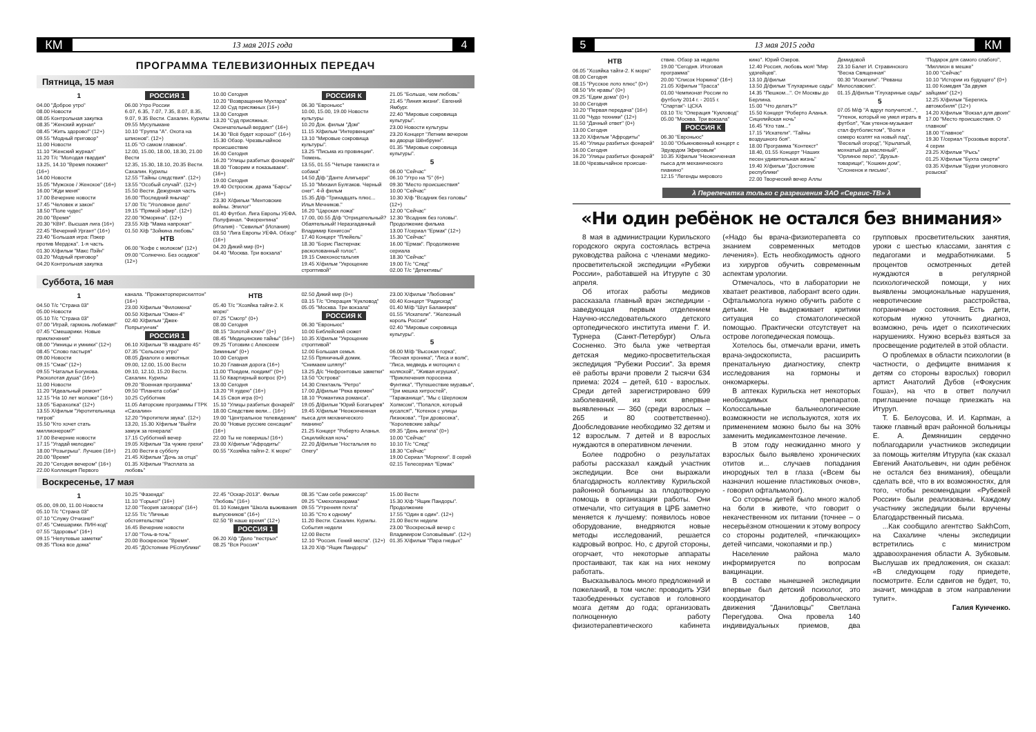КМ
13 мая 2015 года
4
ПРОГРАММА ТЕЛЕВИЗИОННЫХ ПЕРЕДАЧ
Пятница, 15 мая
1
04.00 "Доброе утро"
08.00 Новости
08.05 Контрольная закупка
08.35 "Женский журнал"
08.45 "Жить здорово!" (12+)
09.55 "Модный приговор"
11.00 Новости
11.10 "Женский журнал"
11.20 Т/с "Молодая гвардия"
13.25, 14.10 "Время покажет" (16+)
14.00 Новости
15.05 "Мужское / Женское" (16+)
16.00 "Жди меня"
17.00 Вечерние новости
17.45 "Человек и закон"
18.50 "Поле чудес"
20.00 "Время"
20.30 "КВН". Высшая лига (16+)
22.45 "Вечерний Ургант" (16+)
23.40 "Большая игра: Пэкер против Мердока". 1-я часть
01.30 Х/фильм "Макс Пэйн"
03.20 "Модный приговор"
04.20 Контрольная закупка
РОССИЯ 1
06.00 Утро России
6.07, 6.35, 7.07, 7.35, 8.07, 8.35, 9.07, 9.35 Вести. Сахалин. Курилы
09.55 Мусульмане
10.10 "Группа "А". Охота на шпионов". (12+)
11.05 "О самом главном".
12.00, 15.00, 18.00, 18.30, 21.00 Вести
12.35, 15.30, 18.10, 20.35 Вести. Сахалин. Курилы
12.55 "Тайны следствия". (12+)
13.55 "Особый случай". (12+)
15.50 Вести. Дежурная часть
16.00 "Последний янычар"
17.00 Т/с "Уголовное дело"
19.15 "Прямой эфир". (12+)
22.00 "Юморина". (12+)
23.55 Х/ф "Мама напрокат"
01.50 Х/ф "Зойкина любовь"
НТВ
06.00 "Кофе с молоком" (12+)
09.00 "Солнечно. Без осадков" (12+)
10.00 Сегодня
10.20 "Возвращение Мухтара"
12.00 Суд присяжных (16+)
13.00 Сегодня
13.20 "Суд присяжных. Окончательный вердикт" (16+)
14.30 "Всё будет хорошо!" (16+)
15.30 Обзор. Чрезвычайное происшествие
16.00 Сегодня
16.20 "Улицы разбитых фонарей"
18.00 "Говорим и показываем". (16+)
19.00 Сегодня
19.40 Остросюж. драма "Барсы" (16+)
23.30 Х/фильм "Ментовские войны. Эпилог"
01.40 Футбол. Лига Европы УЕФА. Полуфинал. "Фиорентина" (Италия) - "Севилья" (Испания)
03.50 "Лига Европы УЕФА. Обзор" (16+)
04.20 Дикий мир (0+)
04.40 "Москва. Три вокзала"
РОССИЯ К
06.30 "Евроньюс"
10.00, 15.00, 19.00 Новости культуры
10.20 Док. фильм "Дом"
11.15 Х/фильм "Интервенция"
13.10 "Мировые сокровища культуры".
13.25 "Письма из провинции". Тюмень.
13.55, 01.55 "Четыре танкиста и собака"
14.50 Д/ф "Данте Алигьери"
15.10 "Михаил Булгаков. Черный снег". 4-й фильм
15.35 Д/ф "Тринадцать плюс... Илья Мечников."
16.20 "Царская ложа"
17.00, 00.55 Д/ф "Отрицательный? Обаятельный! Неразгаданный Владимир Кенигсон"
17.40 Концерт "Плейель"
18.30 "Борис Пастернак: расколованный голос".
19.15 Смехоностальгия
19.45 Х/фильм "Укрощение строптивой"
21.05 "Больше, чем любовь"
21.45 "Линия жизни". Евгений Ямбург.
22.40 "Мировые сокровища культуры".
23.00 Новости культуры
23.20 Концерт "Летним вечером во дворце Шёнбрунн".
01.35 "Мировые сокровища культуры".
5
06.00 "Сейчас"
06.10 "Утро на "5" (6+)
09.30 "Место происшествия"
10.00 "Сейчас"
10.30 Х/ф "Всадник без головы" (12+)
12.00 "Сейчас"
12.30 "Всадник без головы". Продолжение фильма
13.00 Т/сериал "Ермак" (12+)
15.30 "Сейчас"
16.00 "Ермак". Продолжение сериала
18.30 "Сейчас"
19.00 Т/с "След"
02.00 Т/с "Детективы"
Суббота, 16 мая
1
04.50 Т/с "Страна 03"
05.00 Новости
05.10 Т/с "Страна 03"
07.00 "Играй, гармонь любимая!"
07.45 "Смешарики. Новые приключения"
08.00 "Умницы и умники" (12+)
08.45 "Слово пастыря"
09.00 Новости
09.15 "Смак" (12+)
09.55 "Наталья Богунова. Расколотая душа" (16+)
11.00 Новости
11.20 "Идеальный ремонт"
12.15 "На 10 лет моложе" (16+)
13.05 "Барахолка" (12+)
13.55 Х/фильм "Укротительница тигров"
15.50 "Кто хочет стать миллионером?"
17.00 Вечерние новости
17.15 "Угадай мелодию"
18.00 "Розыгрыш". Лучшее (16+)
20.00 "Время"
20.20 "Сегодня вечером" (16+)
22.00 Коллекция Первого
канала. "Прожекторперисхилтон" (16+)
23.00 Х/фильм "Филомена"
00.50 Х/фильм "Омен-4"
02.40 Х/фильм "Джек-Попрыгунчик"
РОССИЯ 1
06.10 Х/фильм "В квадрате 45"
07.35 "Сельское утро"
08.05 Диалоги о животных
09.00, 12.00, 15.00 Вести
09.10, 12.10, 15.20 Вести. Сахалин. Курилы
09.20 "Военная программа"
09.50 "Планета собак"
10.25 Субботник
11.05 Авторские программы ГТРК «Сахалин»
12.20 "Укротители звука". (12+)
13.20, 15.30 Х/фильм "Выйти замуж за генерала"
17.15 Субботний вечер
19.05 Х/фильм "За чужие грехи"
21.00 Вести в субботу
21.45 Х/фильм "Дочь за отца"
01.35 Х/фильм "Расплата за любовь"
НТВ
05.40 Т/с "Хозяйка тайги-2. К морю"
07.25 "Смотр" (0+)
08.00 Сегодня
08.15 "Золотой ключ" (0+)
08.45 "Медицинские тайны" (16+)
09.25 "Готовим с Алексеем Зиминым" (0+)
10.00 Сегодня
10.20 Главная дорога (16+)
11.00 "Поедем, поедим!" (0+)
11.50 Квартирный вопрос (0+)
13.00 Сегодня
13.20 "Я худею" (16+)
14.15 Своя игра (0+)
15.10 "Улицы разбитых фонарей"
18.00 Следствие вели... (16+)
19.00 "Центральное телевидение"
20.00 "Новые русские сенсации" (16+)
22.00 Ты не поверишь! (16+)
23.00 Х/фильм "Афродиты"
00.55 "Хозяйка тайги-2. К морю"
02.50 Дикий мир (0+)
03.15 Т/с "Операция "Кукловод"
05.05 "Москва. Три вокзала"
РОССИЯ К
06.30 "Евроньюс"
10.00 Библейский сюжет
10.35 Х/фильм "Укрощение строптивой"
12.00 Большая семья.
12.55 Пряничный домик. "Снимаем шляпу!"
13.25 Д/с "Нефронтовые заметки"
13.50 "Острова"
14.30 Спектакль "Ретро"
17.00 Д/фильм "Река времен"
18.10 "Романтика романса".
19.05 Д/фильм "Юрий Богатырев"
19.45 Х/фильм "Неоконченная пьеса для механического пианино"
21.25 Концерт "Роберто Аланья. Сицилийская ночь"
22.20 Д/фильм "Ностальгия по Олегу"
23.00 Х/фильм "Любовник"
00.40 Концерт "Радиохэд"
01.40 М/ф "Шут Балакирев"
01.55 "Искатели". "Железный король России"
02.40 "Мировые сокровища культуры".
5
06.00 М/ф "Высокая горка", "Лесная хроника", "Лиса и волк", "Лиса, медведь и мотоцикл с коляской", "Живая игрушка", "Приключения поросенка Фунтика", "Путешествие муравья", "Три мешка хитростей", "Тараканище", "Мы с Шерлоком Холмсом", "Попался, который кусался!", "Котенок с улицы Лизюкова", "Три дровосека", "Королевские зайцы"
09.35 "День ангела" (0+)
10.00 "Сейчас"
10.10 Т/с "След"
18.30 "Сейчас"
19.00 Сериал "Морпехи". 8 серий
02.15 Телесериал "Ермак"
Воскресенье, 17 мая
1
05.00, 09.00, 11.00 Новости
05.10 Т/с "Страна 03"
07.10 "Служу Отчизне!"
07.45 "Смешарики. ПИН-код"
07.55 "Здоровье" (16+)
09.15 "Непутевые заметки"
09.35 "Пока все дома"
10.25 "Фазенда"
11.10 "Горько!" (16+)
12.00 "Теория заговора" (16+)
12.55 Т/с "Личные обстоятельства"
16.45 Вечерние новости
17.00 "Точь-в-точь"
20.00 Воскресное "Время".
20.45 "ДОстояние РЕспублики"
22.45 "Оскар-2013". Фильм "Любовь" (16+)
01.10 Комедия "Школа выживания выпускников" (16+)
02.50 "В наше время" (12+)
РОССИЯ 1
06.20 Х/ф "Дело "пестрых"
08.25 "Вся Россия"
08.35 "Сам себе режиссер"
09.25 "Смехопанорама"
09.55 "Утренняя почта"
10.35 "Сто к одному"
11.20 Вести. Сахалин. Курилы. События недели
12.00 Вести
12.10 "Россия. Гений места". (12+)
13.20 Х/ф "Ящик Пандоры"
15.00 Вести
15.30 Х/ф "Ящик Пандоры". Продолжение
17.55 "Один в один". (12+)
21.00 Вести недели
23.00 "Воскресный вечер с Владимиром Соловьёвым". (12+)
01.35 Х/фильм "Пара гнедых"
5
13 мая 2015 года
КМ
НТВ
06.05 "Хозяйка тайги-2. К морю"
08.00 Сегодня
08.15 "Русское лото плюс" (0+)
08.50 "Их нравы" (0+)
09.25 "Едим дома" (0+)
10.00 Сегодня
10.20 "Первая передача" (16+)
11.00 "Чудо техники" (12+)
11.50 "Дачный ответ" (0+)
13.00 Сегодня
13.20 Х/фильм "Афродиты"
15.40 "Улицы разбитых фонарей"
16.00 Сегодня
16.20 "Улицы разбитых фонарей"
18.00 Чрезвычайное происше-
ствие. Обзор за неделю
19.00 "Сегодня. Итоговая программа"
20.00 "Список Норкина" (16+)
21.05 Х/фильм "Трасса"
01.00 Чемпионат России по футболу 2014 г. - 2015 г. "Спартак"- ЦСКА
03.10 Т/с "Операция "Кукловод"
05.00 "Москва. Три вокзала"
РОССИЯ К
06.30 "Евроньюс"
10.00 "Обыкновенный концерт с Эдуардом Эфировым"
10.35 Х/фильм "Неоконченная пьеса для механического пианино"
12.15 "Легенды мирового
кино". Юрий Озеров.
12.40 Россия, любовь моя! "Мир удэгейцев".
13.10 Д/фильм
13.50 Д/фильм "Глухариные сады"
14.35 "Пешком...". От Москвы до Берлина.
15.00 "Что делать?"
15.50 Концерт "Роберто Аланья. Сицилийская ночь"
16.45 "Кто там..."
17.15 "Искатели". "Тайны воздушного боя".
18.00 Программа "Контекст"
18.40, 01.55 Концерт "Наших песен удивительная жизнь"
19.40 Х/фильм "Достояние республики"
22.00 Творческий вечер Аллы
Демидовой
23.10 Балет И. Стравинского "Весна Священная"
00.30 "Искатели". "Реванш Милославских".
01.15 Д/фильм "Глухариные сады"
5
07.05 М/ф "А вдруг получится!..", "Утенок, который не умел играть в футбол", "Как утенок-музыкант стал футболистом", "Волк и семеро козлят на новый лад", "Веселый огород", "Крылатый, мохнатый да масленый", "Орлиное перо", "Друзья-товарищи", "Кошкин дом", "Слоненок и письмо",
"Подарок для самого слабого", "Миллион в мешке"
10.00 "Сейчас"
10.10 "Истории из будущего" (0+)
11.00 Комедия "За двумя зайцами" (12+)
12.25 Х/фильм "Берегись автомобиля" (12+)
14.20 Х/фильм "Вокзал для двоих"
17.00 "Место происшествия. О главном"
18.00 "Главное"
19.30 Т/сериал "Грозовые ворота". 4 серии
23.25 Х/фильм "Рысь"
01.25 Х/фильм "Бухта смерти"
03.35 Х/фильм "Будни уголовного розыска"
λ Перепечатка только с разрешения ЗАО «Сервис-ТВ» λ
«Ни один ребёнок не остался без внимания»
8 мая в администрации Курильского городского округа состоялась встреча руководства района с членами медико-просветительской экспедиции «Рубежи России», работавшей на Итурупе с 30 апреля.
Об итогах работы медиков рассказала главный врач экспедиции - заведующая первым отделением Научно-исследовательского детского ортопедического института имени Г. И. Турнера (Санкт-Петербург) Ольга Сосненко. Это была уже четвертая детская медико-просветительская экспедиция "Рубежи России". За время её работы врачи провели 2 тысячи 634 приема: 2024 – детей, 610 - взрослых. Среди детей зарегистрировано 699 заболеваний, из них впервые выявленных — 360 (среди взрослых – 265 и 80 соответственно). Дообследование необходимо 32 детям и 12 взрослым. 7 детей и 8 взрослых нуждаются в оперативном лечении.
Более подробно о результатах работы рассказал каждый участник экспедиции. Все они выражали благодарность коллективу Курильской районной больницы за плодотворную помощь в организации работы. Они отмечали, что ситуация в ЦРБ заметно меняется к лучшему: появилось новое оборудование, внедряются новые методы исследований, решается кадровый вопрос. Но, с другой стороны, огорчает, что некоторые аппараты простаивают, так как на них некому работать.
Высказывалось много предложений и пожеланий, в том числе: проводить УЗИ тазобедренных суставов и головного мозга детям до года; организовать полноценную работу физиотерапевтического кабинета («Надо бы врача-физиотерапевта со знанием современных методов лечения»). Есть необходимость одного из хирургов обучить современным аспектам урологии.
Отмечалось, что в лаборатории не хватает реактивов, лаборант всего один. Офтальмолога нужно обучить работе с детьми. Не выдерживает критики ситуация со стоматологической помощью. Практически отсутствует на острове логопедическая помощь.
Хотелось бы, отмечали врачи, иметь врача-эндоскописта, расширить пренатальную диагностику, спектр исследования на гормоны и онкомаркеры.
В аптеках Курильска нет некоторых необходимых препаратов. Колоссальные бальнеологические возможности не используются, хотя их применением можно было бы на 30% заменить медикаментозное лечение.
В этом году неожиданно много у взрослых было выявлено хронических отитов и... случаев попадания инородных тел в глаза («Всем бы назначил ношение пластиковых очков», - говорил офтальмолог).
Со стороны детей было много жалоб на боли в животе, что говорит о некачественном их питании (точнее – о несерьёзном отношении к этому вопросу со стороны родителей, «пичкающих» детей чипсами, чокопаями и пр.)
Население района мало информируется по вопросам вакцинации.
В составе нынешней экспедиции впервые был детский психолог, это координатор добровольческого движения "Даниловцы" Светлана Перегудова. Она провела 140 индивидуальных приемов, два групповых просветительских занятия, уроки с шестью классами, занятия с педагогами и медработниками. 5 процентов осмотренных детей нуждаются в регулярной психологической помощи, у них выявлены эмоциональные нарушения, невротические расстройства, пограничные состояния. Есть дети, которым нужно уточнить диагноз, возможно, речь идет о психотических нарушениях. Нужно всерьёз взяться за просвещение родителей в этой области.
О проблемах в области психологии (в частности, о дефиците внимания к детям со стороны взрослых) говорил артист Анатолий Дубов («Фокусник Гоша»), на что в ответ получил приглашение почаще приезжать на Итуруп.
Т. Б. Белоусова, И. И. Карпман, а также главный врач районной больницы Е. А. Демянишин сердечно поблагодарили участников экспедиции за помощь жителям Итурупа (как сказал Евгений Анатольевич, ни один ребёнок не остался без внимания), обещали сделать всё, что в их возможностях, для того, чтобы рекомендации «Рубежей России» были реализованы. Каждому участнику экспедиции были вручены Благодарственный письма.
...Как сообщило агентство SakhCom, на Сахалине члены экспедиции встретились с министром здравоохранения области А. Зубковым. Выслушав их предложения, он сказал: «В следующем году приедете, посмотрите. Если сдвигов не будет, то, значит, минздрав в этом направлении тупит».
Галия Кунченко.